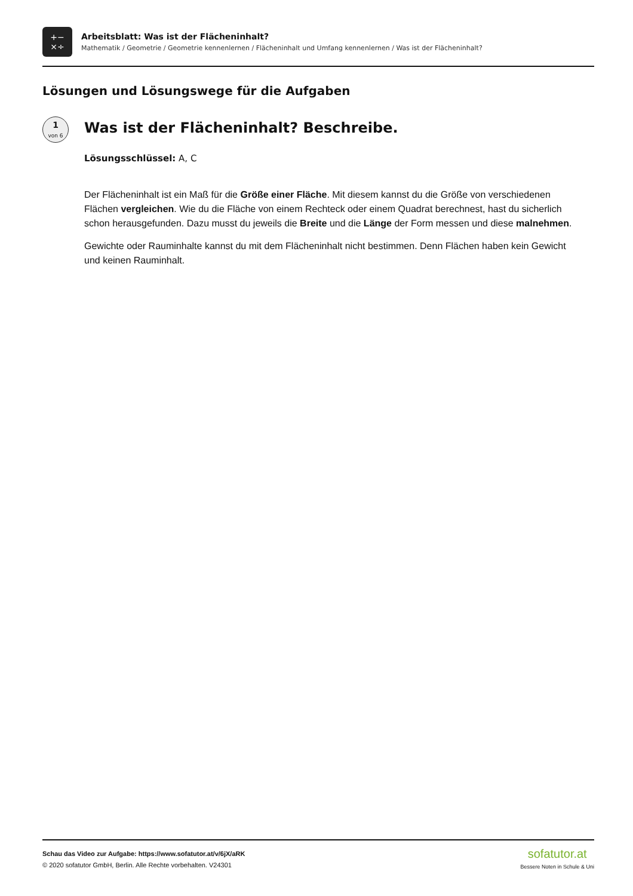+−
×÷
Arbeitsblatt: Was ist der Flächeninhalt?
Mathematik / Geometrie / Geometrie kennenlernen / Flächeninhalt und Umfang kennenlernen / Was ist der Flächeninhalt?
Lösungen und Lösungswege für die Aufgaben
1
von 6
Was ist der Flächeninhalt? Beschreibe.
Lösungsschlüssel: A, C
Der Flächeninhalt ist ein Maß für die Größe einer Fläche. Mit diesem kannst du die Größe von verschiedenen Flächen vergleichen. Wie du die Fläche von einem Rechteck oder einem Quadrat berechnest, hast du sicherlich schon herausgefunden. Dazu musst du jeweils die Breite und die Länge der Form messen und diese malnehmen.
Gewichte oder Rauminhalte kannst du mit dem Flächeninhalt nicht bestimmen. Denn Flächen haben kein Gewicht und keinen Rauminhalt.
Schau das Video zur Aufgabe: https://www.sofatutor.at/v/6jX/aRK
© 2020 sofatutor GmbH, Berlin. Alle Rechte vorbehalten. V24301
sofatutor.at
Bessere Noten in Schule & Uni